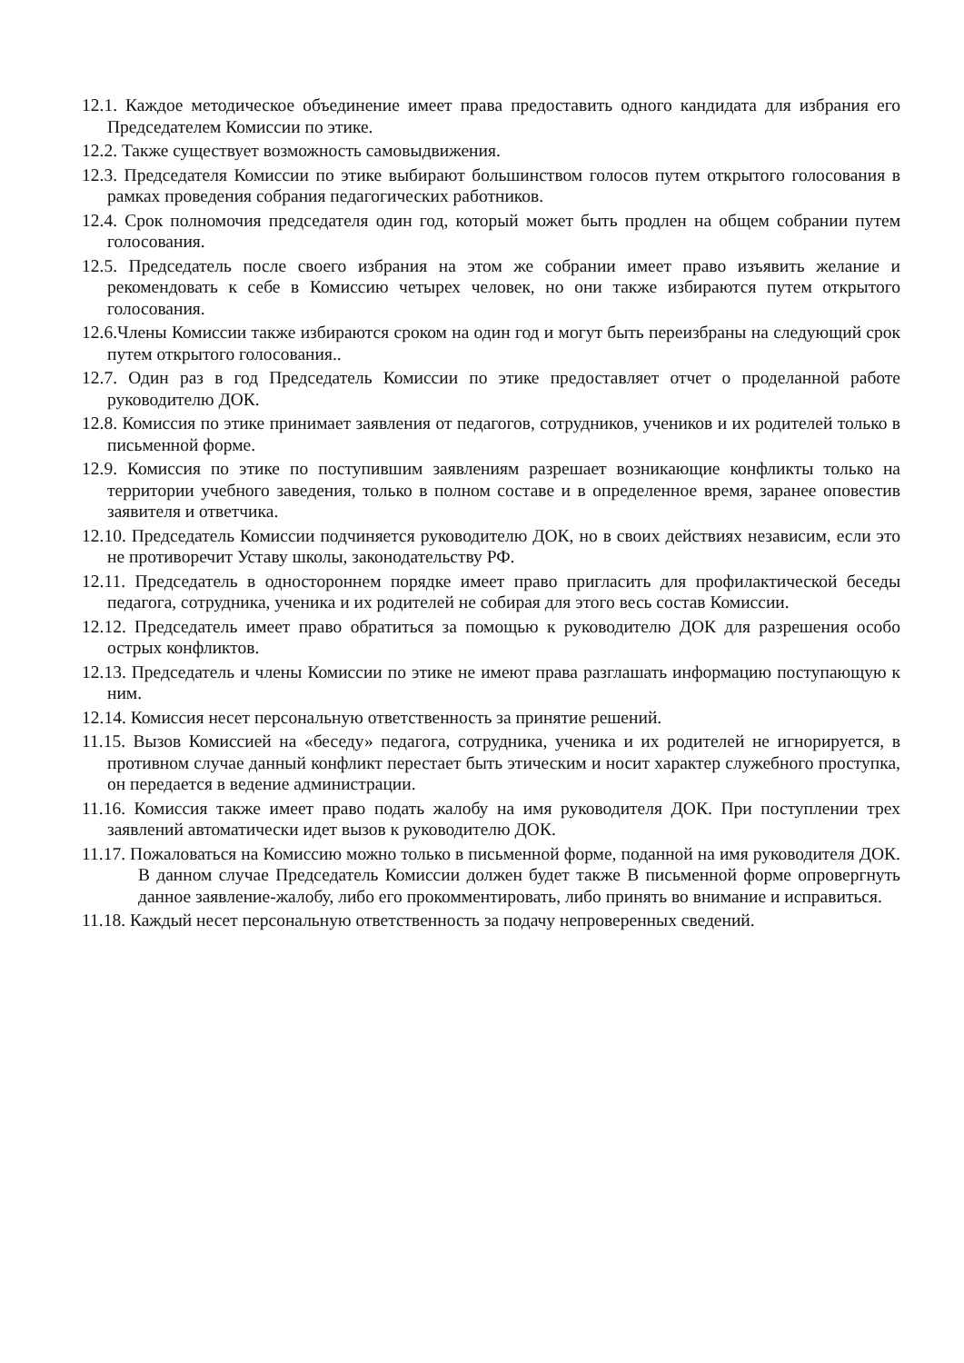12.1. Каждое методическое объединение имеет права предоставить одного кандидата для избрания его Председателем Комиссии по этике.
12.2. Также существует возможность самовыдвижения.
12.3. Председателя Комиссии по этике выбирают большинством голосов путем открытого голосования в рамках проведения собрания педагогических работников.
12.4. Срок полномочия председателя один год, который может быть продлен на общем собрании путем голосования.
12.5. Председатель после своего избрания на этом же собрании имеет право изъявить желание и рекомендовать к себе в Комиссию четырех человек, но они также избираются путем открытого голосования.
12.6.Члены Комиссии также избираются сроком на один год и могут быть переизбраны на следующий срок путем открытого голосования..
12.7. Один раз в год Председатель Комиссии по этике предоставляет отчет о проделанной работе руководителю ДОК.
12.8. Комиссия по этике принимает заявления от педагогов, сотрудников, учеников и их родителей только в письменной форме.
12.9. Комиссия по этике по поступившим заявлениям разрешает возникающие конфликты только на территории учебного заведения, только в полном составе и в определенное время, заранее оповестив заявителя и ответчика.
12.10. Председатель Комиссии подчиняется руководителю ДОК, но в своих действиях независим, если это не противоречит Уставу школы, законодательству РФ.
12.11. Председатель в одностороннем порядке имеет право пригласить для профилактической беседы педагога, сотрудника, ученика и их родителей не собирая для этого весь состав Комиссии.
12.12. Председатель имеет право обратиться за помощью к руководителю ДОК для разрешения особо острых конфликтов.
12.13. Председатель и члены Комиссии по этике не имеют права разглашать информацию поступающую к ним.
12.14. Комиссия несет персональную ответственность за принятие решений.
11.15. Вызов Комиссией на «беседу» педагога, сотрудника, ученика и их родителей не игнорируется, в противном случае данный конфликт перестает быть этическим и носит характер служебного проступка, он передается в ведение администрации.
11.16. Комиссия также имеет право подать жалобу на имя руководителя ДОК. При поступлении трех заявлений автоматически идет вызов к руководителю ДОК.
11.17. Пожаловаться на Комиссию можно только в письменной форме, поданной на имя руководителя ДОК. В данном случае Председатель Комиссии должен будет также В письменной форме опровергнуть данное заявление-жалобу, либо его прокомментировать, либо принять во внимание и исправиться.
11.18. Каждый несет персональную ответственность за подачу непроверенных сведений.